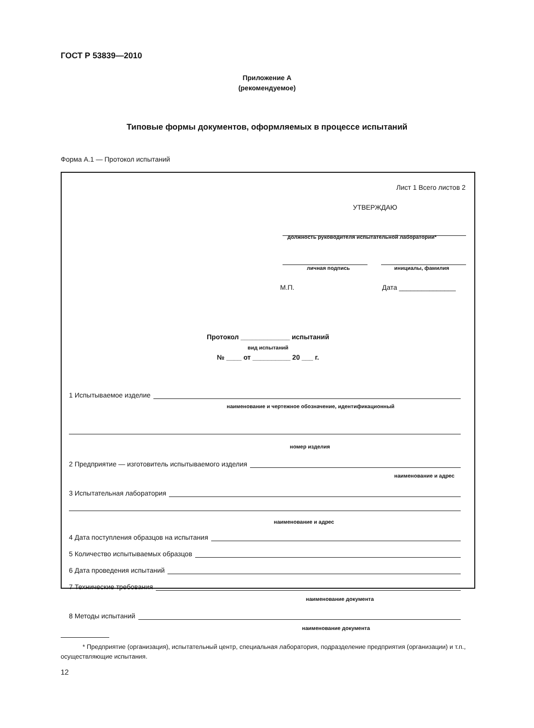ГОСТ Р 53839—2010
Приложение А
(рекомендуемое)
Типовые формы документов, оформляемых в процессе испытаний
Форма А.1 — Протокол испытаний
Лист 1 Всего листов 2
УТВЕРЖДАЮ
должность руководителя испытательной лаборатории*
личная подпись инициалы, фамилия
М.П. Дата _______________
Протокол _____________ испытаний
вид испытаний
№ ____ от __________ 20 ___ г.
1 Испытываемое изделие
наименование и чертежное обозначение, идентификационный
номер изделия
2 Предприятие — изготовитель испытываемого изделия
наименование и адрес
3 Испытательная лаборатория
наименование и адрес
4 Дата поступления образцов на испытания
5 Количество испытываемых образцов
6 Дата проведения испытаний
7 Технические требования
наименование документа
8 Методы испытаний
наименование документа
* Предприятие (организация), испытательный центр, специальная лаборатория, подразделение предприятия (организации) и т.п., осуществляющие испытания.
12